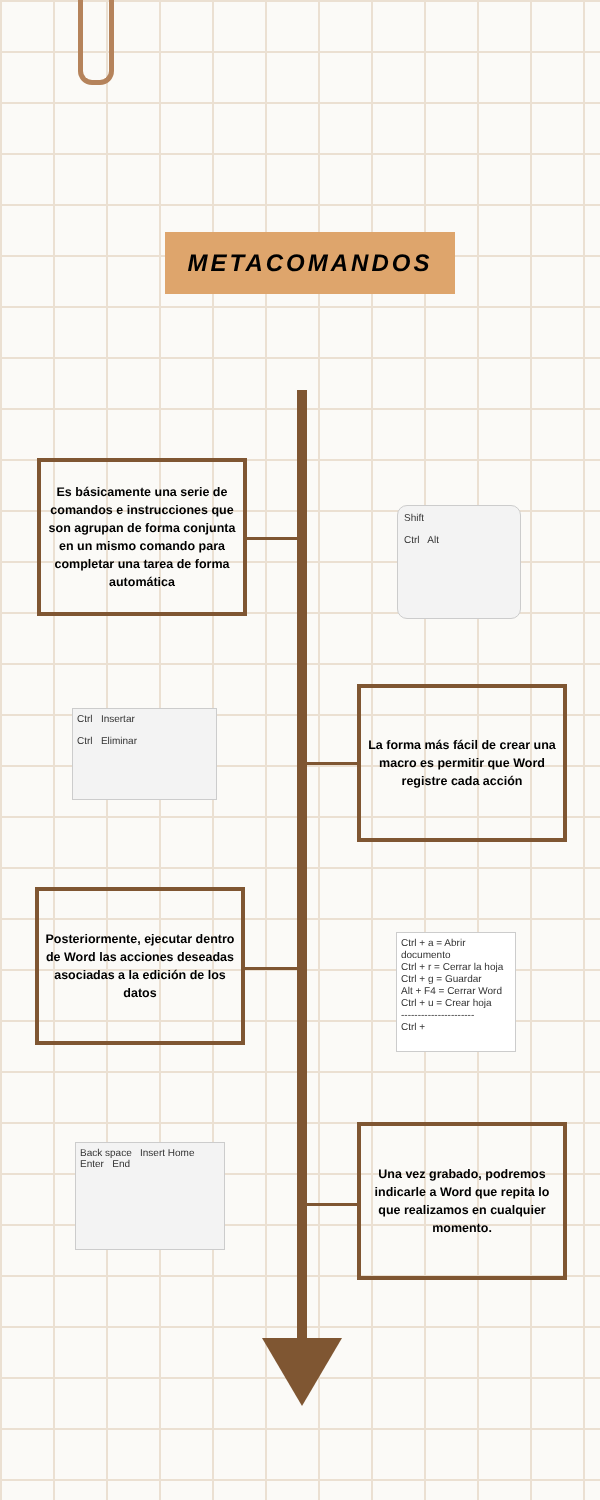METACOMANDOS
Es básicamente una serie de comandos e instrucciones que son agrupan de forma conjunta en un mismo comando para completar una tarea de forma automática
Shift
Ctrl Alt
Ctrl Insertar
Ctrl Eliminar
La forma más fácil de crear una macro es permitir que Word registre cada acción
Posteriormente, ejecutar dentro de Word las acciones deseadas asociadas a la edición de los datos
Ctrl + a = Abrir documento
Ctrl + r = Cerrar la hoja
Ctrl + g = Guardar
Alt + F4 = Cerrar Word
Ctrl + u = Crear hoja
----------------------
Ctrl +
Back space Insert Home
Enter End
Una vez grabado, podremos indicarle a Word que repita lo que realizamos en cualquier momento.